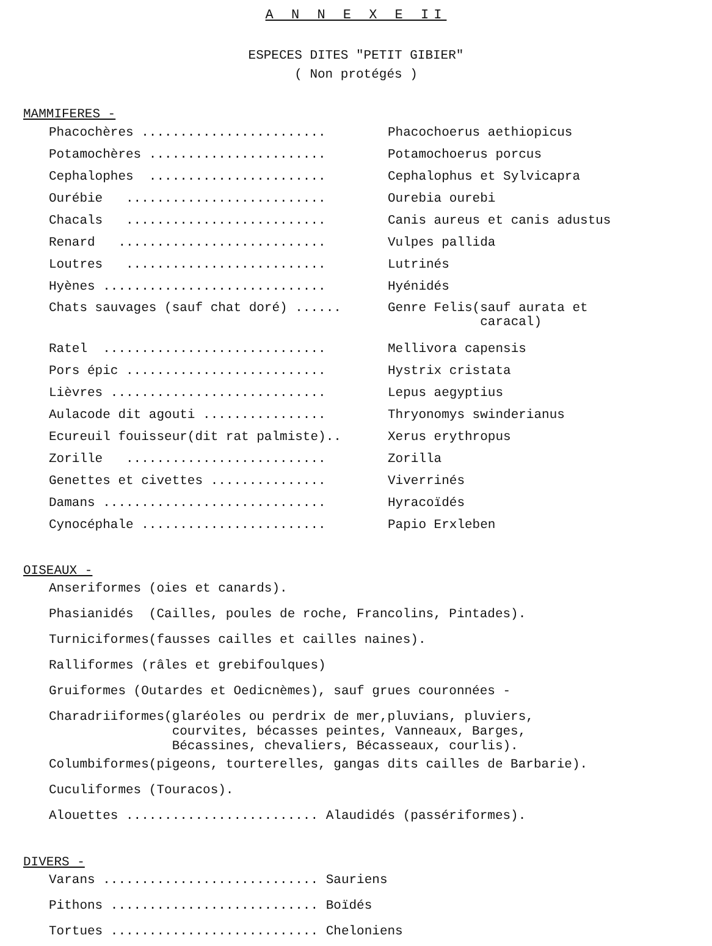A N N E X E II
ESPECES DITES "PETIT GIBIER"
( Non protégés )
MAMMIFERES -
Phacochères ........................ Phacochoerus aethiopicus
Potamochères ....................... Potamochoerus porcus
Cephalophes ....................... Cephalophus et Sylvicapra
Ourébie .......................... Ourebia ourebi
Chacals .......................... Canis aureus et canis adustus
Renard ........................... Vulpes pallida
Loutres .......................... Lutrinés
Hyènes ............................. Hyénidés
Chats sauvages (sauf chat doré) ...... Genre Felis(sauf aurata et caracal)
Ratel ............................. Mellivora capensis
Pors épic .......................... Hystrix cristata
Lièvres ............................ Lepus aegyptius
Aulacode dit agouti ................ Thryonomys swinderianus
Ecureuil fouisseur(dit rat palmiste).. Xerus erythropus
Zorille .......................... Zorilla
Genettes et civettes ............... Viverrinés
Damans ............................. Hyracoïdés
Cynocéphale ........................ Papio Erxleben
OISEAUX -
Anseriformes (oies et canards).
Phasianidés (Cailles, poules de roche, Francolins, Pintades).
Turniciformes(fausses cailles et cailles naines).
Ralliformes (râles et grebifoulques)
Gruiformes (Outardes et Oedicnèmes), sauf grues couronnées -
Charadriiformes(glaréoles ou perdrix de mer,pluvians, pluviers, courvites, bécasses peintes, Vanneaux, Barges, Bécassines, chevaliers, Bécasseaux, courlis).
Columbiformes(pigeons, tourterelles, gangas dits cailles de Barbarie).
Cuculiformes (Touracos).
Alouettes ......................... Alaudidés (passériformes).
DIVERS -
Varans ............................ Sauriens
Pithons ........................... Boïdés
Tortues ........................... Cheloniens